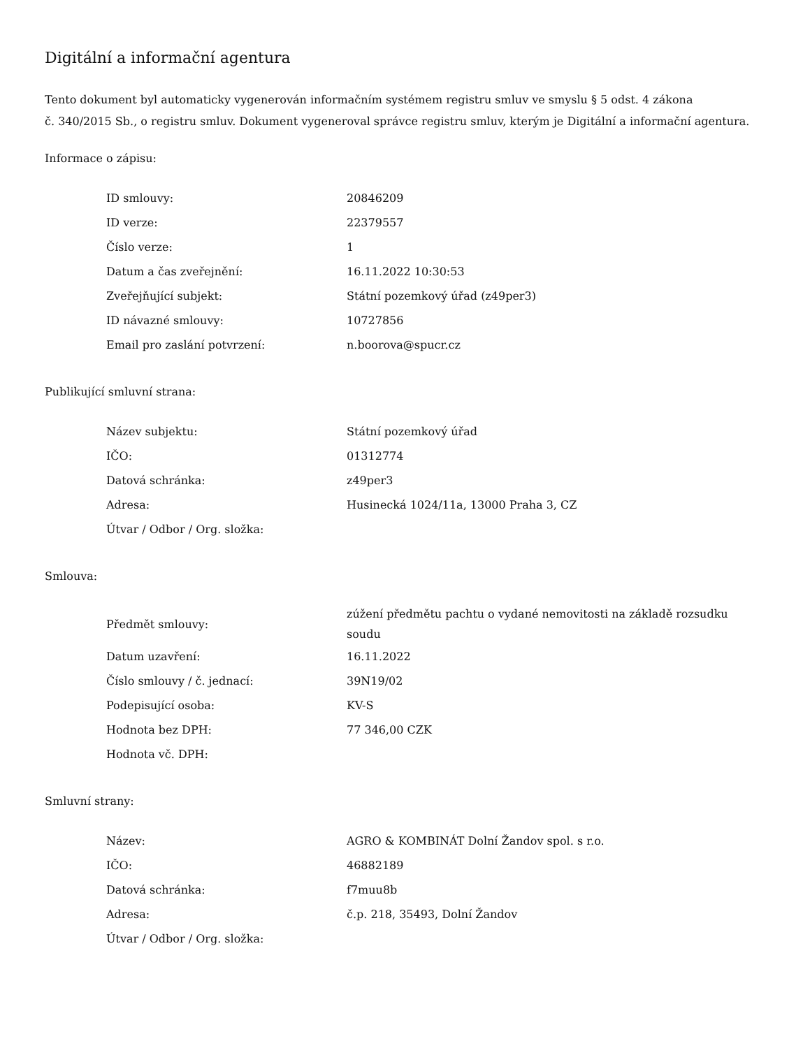Digitální a informační agentura
Tento dokument byl automaticky vygenerován informačním systémem registru smluv ve smyslu § 5 odst. 4 zákona
č. 340/2015 Sb., o registru smluv. Dokument vygeneroval správce registru smluv, kterým je Digitální a informační agentura.
Informace o zápisu:
| ID smlouvy: | 20846209 |
| ID verze: | 22379557 |
| Číslo verze: | 1 |
| Datum a čas zveřejnění: | 16.11.2022 10:30:53 |
| Zveřejňující subjekt: | Státní pozemkový úřad (z49per3) |
| ID návazné smlouvy: | 10727856 |
| Email pro zaslání potvrzení: | n.boorova@spucr.cz |
Publikující smluvní strana:
| Název subjektu: | Státní pozemkový úřad |
| IČO: | 01312774 |
| Datová schránka: | z49per3 |
| Adresa: | Husinecká 1024/11a, 13000 Praha 3, CZ |
| Útvar / Odbor / Org. složka: | |
Smlouva:
| Předmět smlouvy: | zúžení předmětu pachtu o vydané nemovitosti na základě rozsudku soudu |
| Datum uzavření: | 16.11.2022 |
| Číslo smlouvy / č. jednací: | 39N19/02 |
| Podepisující osoba: | KV-S |
| Hodnota bez DPH: | 77 346,00 CZK |
| Hodnota vč. DPH: | |
Smluvní strany:
| Název: | AGRO & KOMBINÁT Dolní Žandov spol. s r.o. |
| IČO: | 46882189 |
| Datová schránka: | f7muu8b |
| Adresa: | č.p. 218, 35493, Dolní Žandov |
| Útvar / Odbor / Org. složka: | |